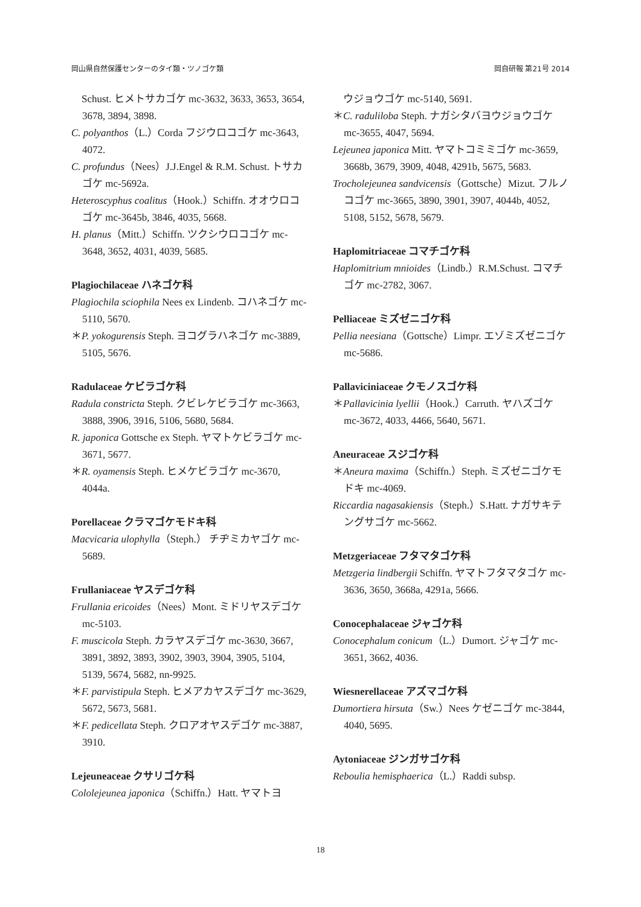岡山県自然保護センターのタイ類・ツノゴケ類 岡自研報 第21号 2014
Schust. ヒメトサカゴケ mc-3632, 3633, 3653, 3654, 3678, 3894, 3898.
C. polyanthos（L.）Corda フジウロコゴケ mc-3643, 4072.
C. profundus（Nees）J.J.Engel & R.M. Schust. トサカゴケ mc-5692a.
Heteroscyphus coalitus（Hook.）Schiffn. オオウロコゴケ mc-3645b, 3846, 4035, 5668.
H. planus（Mitt.）Schiffn. ツクシウロコゴケ mc-3648, 3652, 4031, 4039, 5685.
Plagiochilaceae ハネゴケ科
Plagiochila sciophila Nees ex Lindenb. コハネゴケ mc-5110, 5670.
＊P. yokogurensis Steph. ヨコグラハネゴケ mc-3889, 5105, 5676.
Radulaceae ケビラゴケ科
Radula constricta Steph. クビレケビラゴケ mc-3663, 3888, 3906, 3916, 5106, 5680, 5684.
R. japonica Gottsche ex Steph. ヤマトケビラゴケ mc-3671, 5677.
＊R. oyamensis Steph. ヒメケビラゴケ mc-3670, 4044a.
Porellaceae クラマゴケモドキ科
Macvicaria ulophylla（Steph.） チヂミカヤゴケ mc-5689.
Frullaniaceae ヤスデゴケ科
Frullania ericoides（Nees）Mont. ミドリヤスデゴケ mc-5103.
F. muscicola Steph. カラヤスデゴケ mc-3630, 3667, 3891, 3892, 3893, 3902, 3903, 3904, 3905, 5104, 5139, 5674, 5682, nn-9925.
＊F. parvistipula Steph. ヒメアカヤスデゴケ mc-3629, 5672, 5673, 5681.
＊F. pedicellata Steph. クロアオヤスデゴケ mc-3887, 3910.
Lejeuneaceae クサリゴケ科
Cololejeunea japonica（Schiffn.）Hatt. ヤマトヨ
ウジョウゴケ mc-5140, 5691.
＊C. raduliloba Steph. ナガシタバヨウジョウゴケ mc-3655, 4047, 5694.
Lejeunea japonica Mitt. ヤマトコミミゴケ mc-3659, 3668b, 3679, 3909, 4048, 4291b, 5675, 5683.
Trocholejeunea sandvicensis（Gottsche）Mizut. フルノコゴケ mc-3665, 3890, 3901, 3907, 4044b, 4052, 5108, 5152, 5678, 5679.
Haplomitriaceae コマチゴケ科
Haplomitrium mnioides（Lindb.）R.M.Schust. コマチゴケ mc-2782, 3067.
Pelliaceae ミズゼニゴケ科
Pellia neesiana（Gottsche）Limpr. エゾミズゼニゴケ mc-5686.
Pallaviciniaceae クモノスゴケ科
＊Pallavicinia lyellii（Hook.）Carruth. ヤハズゴケ mc-3672, 4033, 4466, 5640, 5671.
Aneuraceae スジゴケ科
＊Aneura maxima（Schiffn.）Steph. ミズゼニゴケモドキ mc-4069.
Riccardia nagasakiensis（Steph.）S.Hatt. ナガサキテングサゴケ mc-5662.
Metzgeriaceae フタマタゴケ科
Metzgeria lindbergii Schiffn. ヤマトフタマタゴケ mc-3636, 3650, 3668a, 4291a, 5666.
Conocephalaceae ジャゴケ科
Conocephalum conicum（L.）Dumort. ジャゴケ mc-3651, 3662, 4036.
Wiesnerellaceae アズマゴケ科
Dumortiera hirsuta（Sw.）Nees ケゼニゴケ mc-3844, 4040, 5695.
Aytoniaceae ジンガサゴケ科
Reboulia hemisphaerica（L.）Raddi subsp.
18